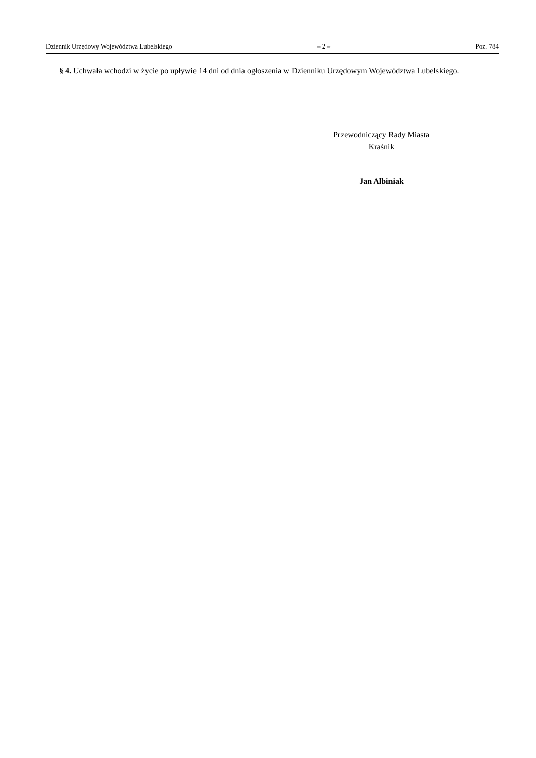Dziennik Urzędowy Województwa Lubelskiego – 2 – Poz. 784
§ 4. Uchwała wchodzi w życie po upływie 14 dni od dnia ogłoszenia w Dzienniku Urzędowym Województwa Lubelskiego.
Przewodniczący Rady Miasta
Kraśnik
Jan Albiniak